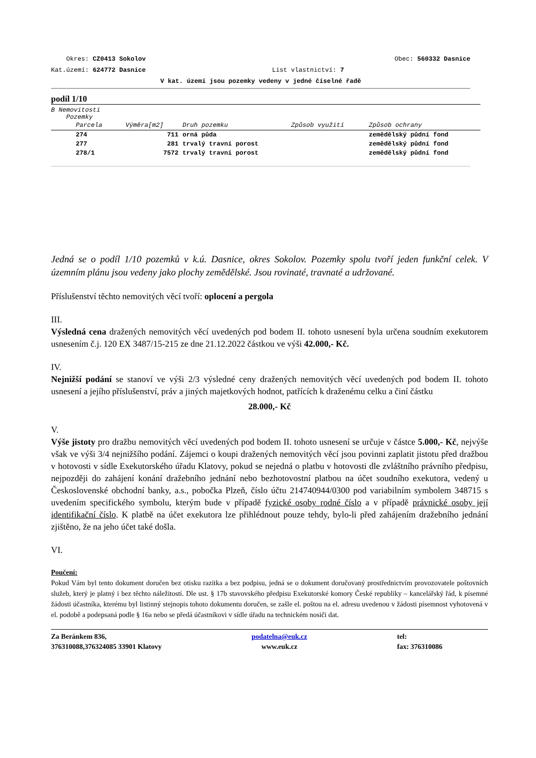Okres: CZ0413 Sokolov Obec: 560332 Dasnice
Kat.území: 624772 Dasnice List vlastnictví: 7
V kat. území jsou pozemky vedeny v jedné číselné řadě
podíl 1/10
B Nemovitosti
Pozemky
| Parcela | Výměra[m2] | Druh pozemku | Způsob využití | Způsob ochrany |
| --- | --- | --- | --- | --- |
| 274 | 711 | orná půda | | zemědělský půdní fond |
| 277 | 281 | trvalý travní porost | | zemědělský půdní fond |
| 278/1 | 7572 | trvalý travní porost | | zemědělský půdní fond |
Jedná se o podíl 1/10 pozemků v k.ú. Dasnice, okres Sokolov. Pozemky spolu tvoří jeden funkční celek. V územním plánu jsou vedeny jako plochy zemědělské. Jsou rovinaté, travnaté a udržované.
Příslušenství těchto nemovitých věcí tvoří: oplocení a pergola
III.
Výsledná cena dražených nemovitých věcí uvedených pod bodem II. tohoto usnesení byla určena soudním exekutorem usnesením č.j. 120 EX 3487/15-215 ze dne 21.12.2022 částkou ve výši 42.000,- Kč.
IV.
Nejnižší podání se stanoví ve výši 2/3 výsledné ceny dražených nemovitých věcí uvedených pod bodem II. tohoto usnesení a jejího příslušenství, práv a jiných majetkových hodnot, patřících k draženému celku a činí částku
28.000,- Kč
V.
Výše jistoty pro dražbu nemovitých věcí uvedených pod bodem II. tohoto usnesení se určuje v částce 5.000,- Kč, nejvýše však ve výši 3/4 nejnižšího podání. Zájemci o koupi dražených nemovitých věcí jsou povinni zaplatit jistotu před dražbou v hotovosti v sídle Exekutorského úřadu Klatovy, pokud se nejedná o platbu v hotovosti dle zvláštního právního předpisu, nejpozději do zahájení konání dražebního jednání nebo bezhotovostní platbou na účet soudního exekutora, vedený u Československé obchodní banky, a.s., pobočka Plzeň, číslo účtu 214740944/0300 pod variabilním symbolem 348715 s uvedením specifického symbolu, kterým bude v případě fyzické osoby rodné číslo a v případě právnické osoby její identifikační číslo. K platbě na účet exekutora lze přihlédnout pouze tehdy, bylo-li před zahájením dražebního jednání zjištěno, že na jeho účet také došla.
VI.
Poučení:
Pokud Vám byl tento dokument doručen bez otisku razítka a bez podpisu, jedná se o dokument doručovaný prostřednictvím provozovatele poštovních služeb, který je platný i bez těchto náležitostí. Dle ust. § 17b stavovského předpisu Exekutorské komory České republiky – kancelářský řád, k písemné žádosti účastníka, kterému byl listinný stejnopis tohoto dokumentu doručen, se zašle el. poštou na el. adresu uvedenou v žádosti písemnost vyhotovená v el. podobě a podepsaná podle § 16a nebo se předá účastníkovi v sídle úřadu na technickém nosiči dat.
Za Beránkem 836,
376310088,376324085 33901 Klatovy
podatelna@euk.cz
www.euk.cz
tel:
fax: 376310086